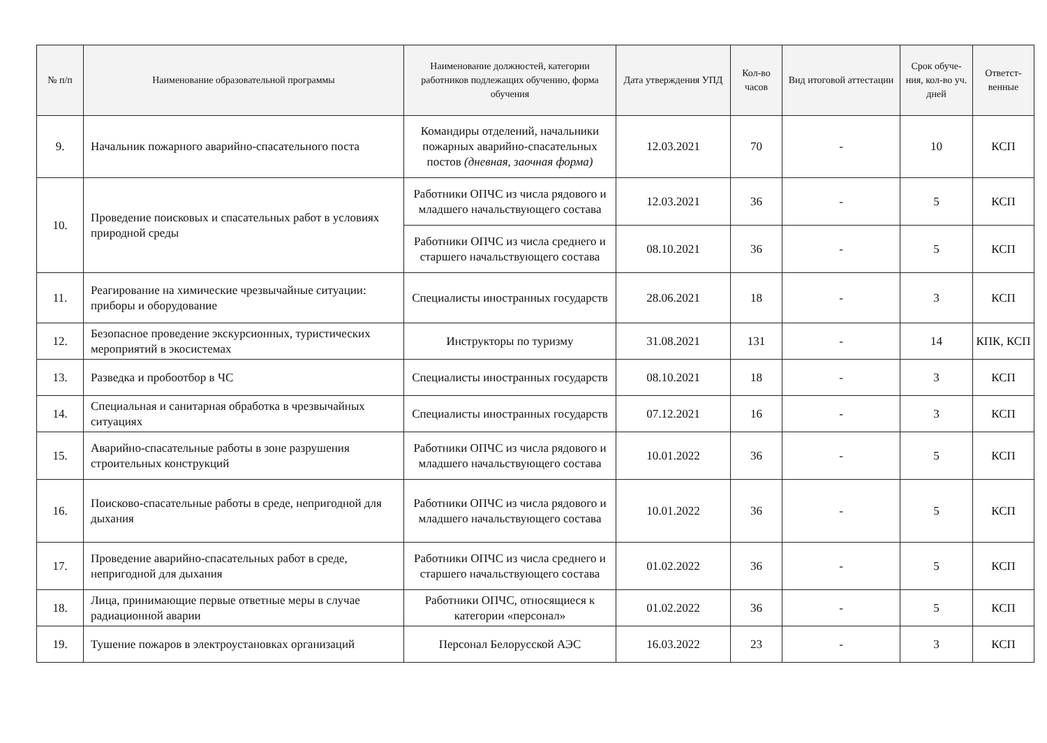| № п/п | Наименование образовательной программы | Наименование должностей, категории работников подлежащих обучению, форма обучения | Дата утверждения УПД | Кол-во часов | Вид итоговой аттестации | Срок обуче-ния, кол-во уч. дней | Ответст-венные |
| --- | --- | --- | --- | --- | --- | --- | --- |
| 9. | Начальник пожарного аварийно-спасательного поста | Командиры отделений, начальники пожарных аварийно-спасательных постов (дневная, заочная форма) | 12.03.2021 | 70 | - | 10 | КСП |
| 10. | Проведение поисковых и спасательных работ в условиях природной среды | Работники ОПЧС из числа рядового и младшего начальствующего состава | 12.03.2021 | 36 | - | 5 | КСП |
| | | Работники ОПЧС из числа среднего и старшего начальствующего состава | 08.10.2021 | 36 | - | 5 | КСП |
| 11. | Реагирование на химические чрезвычайные ситуации: приборы и оборудование | Специалисты иностранных государств | 28.06.2021 | 18 | - | 3 | КСП |
| 12. | Безопасное проведение экскурсионных, туристических мероприятий в экосистемах | Инструкторы по туризму | 31.08.2021 | 131 | - | 14 | КПК, КСП |
| 13. | Разведка и пробоотбор в ЧС | Специалисты иностранных государств | 08.10.2021 | 18 | - | 3 | КСП |
| 14. | Специальная и санитарная обработка в чрезвычайных ситуациях | Специалисты иностранных государств | 07.12.2021 | 16 | - | 3 | КСП |
| 15. | Аварийно-спасательные работы в зоне разрушения строительных конструкций | Работники ОПЧС из числа рядового и младшего начальствующего состава | 10.01.2022 | 36 | - | 5 | КСП |
| 16. | Поисково-спасательные работы в среде, непригодной для дыхания | Работники ОПЧС из числа рядового и младшего начальствующего состава | 10.01.2022 | 36 | - | 5 | КСП |
| 17. | Проведение аварийно-спасательных работ в среде, непригодной для дыхания | Работники ОПЧС из числа среднего и старшего начальствующего состава | 01.02.2022 | 36 | - | 5 | КСП |
| 18. | Лица, принимающие первые ответные меры в случае радиационной аварии | Работники ОПЧС, относящиеся к категории «персонал» | 01.02.2022 | 36 | - | 5 | КСП |
| 19. | Тушение пожаров в электроустановках организаций | Персонал Белорусской АЭС | 16.03.2022 | 23 | - | 3 | КСП |